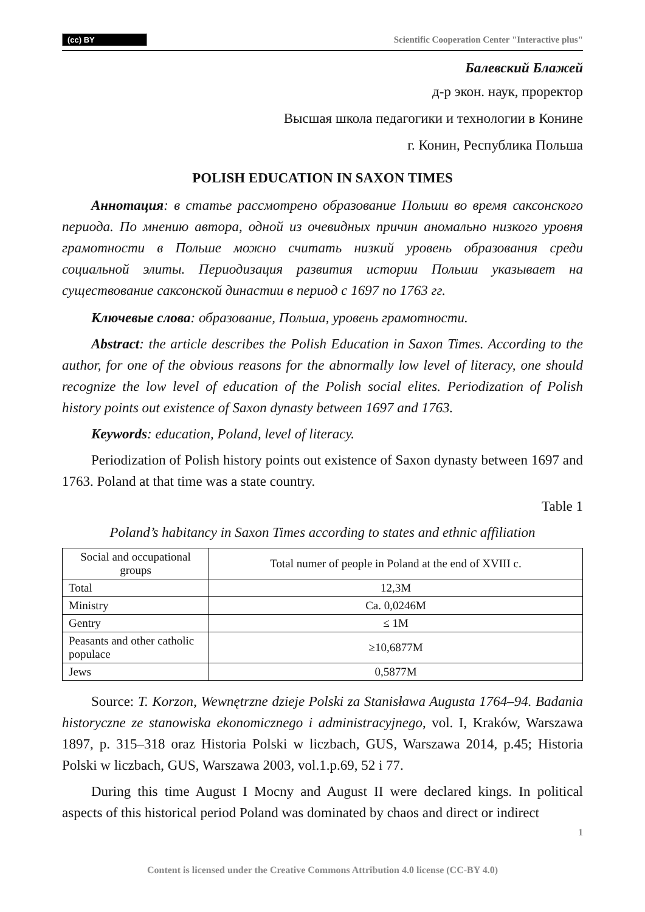(cc) BY Scientific Cooperation Center "Interactive plus"
Балевский Блажей
д-р экон. наук, проректор
Высшая школа педагогики и технологии в Конине
г. Конин, Республика Польша
POLISH EDUCATION IN SAXON TIMES
Аннотация: в статье рассмотрено образование Польши во время саксонского периода. По мнению автора, одной из очевидных причин аномально низкого уровня грамотности в Польше можно считать низкий уровень образования среди социальной элиты. Периодизация развития истории Польши указывает на существование саксонской династии в период с 1697 по 1763 гг.
Ключевые слова: образование, Польша, уровень грамотности.
Abstract: the article describes the Polish Education in Saxon Times. According to the author, for one of the obvious reasons for the abnormally low level of literacy, one should recognize the low level of education of the Polish social elites. Periodization of Polish history points out existence of Saxon dynasty between 1697 and 1763.
Keywords: education, Poland, level of literacy.
Periodization of Polish history points out existence of Saxon dynasty between 1697 and 1763. Poland at that time was a state country.
Table 1
Poland’s habitancy in Saxon Times according to states and ethnic affiliation
| Social and occupational groups | Total numer of people in Poland at the end of XVIII c. |
| Total | 12,3M |
| Ministry | Ca. 0,0246M |
| Gentry | ≤ 1M |
| Peasants and other catholic populace | ≥10,6877M |
| Jews | 0,5877M |
Source: T. Korzon, Wewnętrzne dzieje Polski za Stanisława Augusta 1764–94. Badania historyczne ze stanowiska ekonomicznego i administracyjnego, vol. I, Kraków, Warszawa 1897, p. 315–318 oraz Historia Polski w liczbach, GUS, Warszawa 2014, p.45; Historia Polski w liczbach, GUS, Warszawa 2003, vol.1.p.69, 52 i 77.
During this time August I Mocny and August II were declared kings. In political aspects of this historical period Poland was dominated by chaos and direct or indirect
1
Content is licensed under the Creative Commons Attribution 4.0 license (CC-BY 4.0)